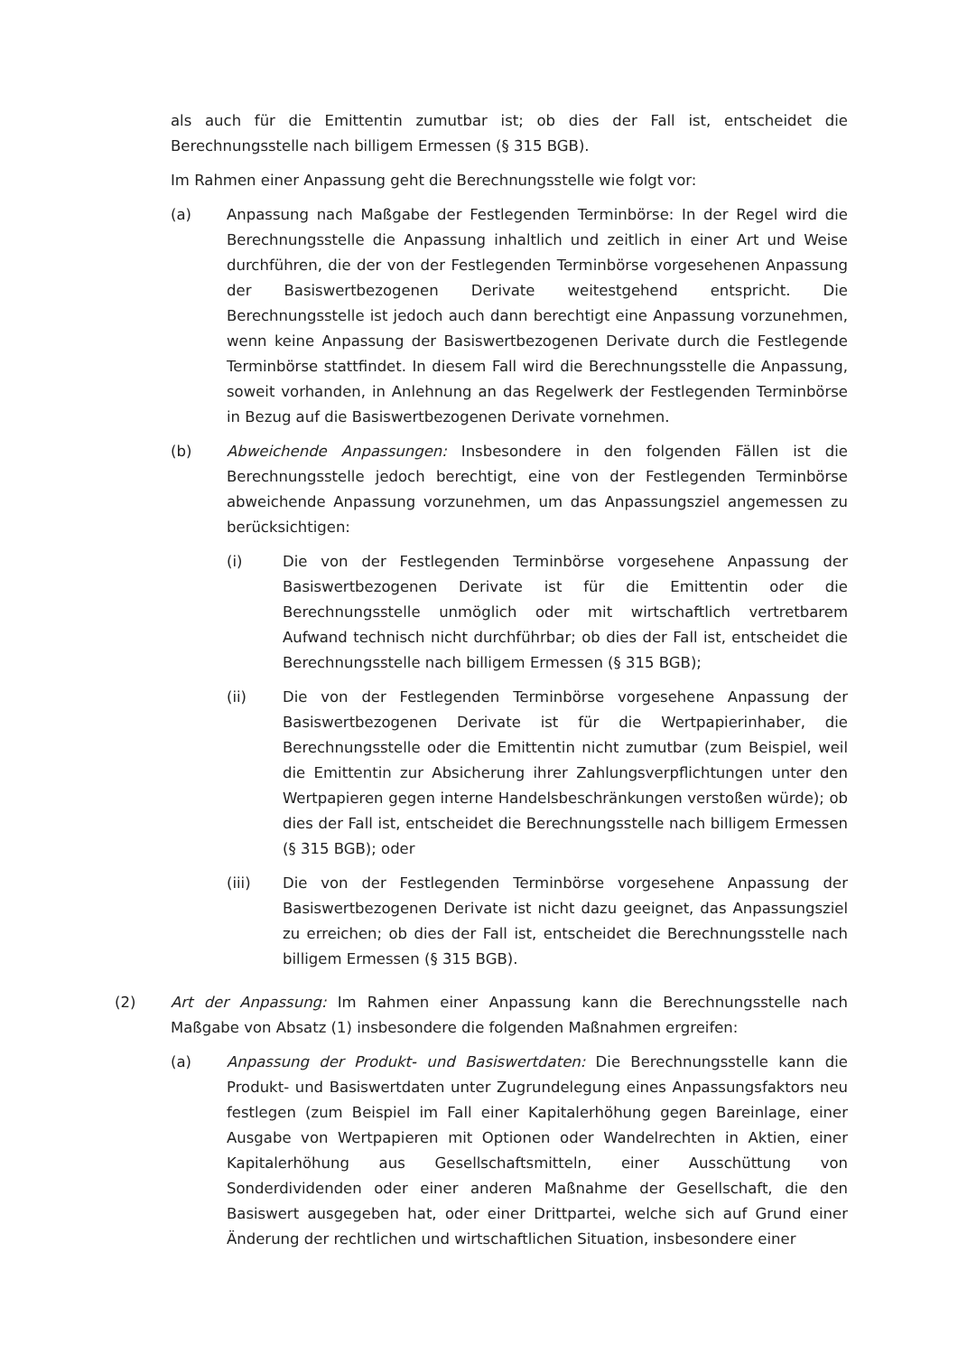als auch für die Emittentin zumutbar ist; ob dies der Fall ist, entscheidet die Berechnungsstelle nach billigem Ermessen (§ 315 BGB).
Im Rahmen einer Anpassung geht die Berechnungsstelle wie folgt vor:
(a) Anpassung nach Maßgabe der Festlegenden Terminbörse: In der Regel wird die Berechnungsstelle die Anpassung inhaltlich und zeitlich in einer Art und Weise durchführen, die der von der Festlegenden Terminbörse vorgesehenen Anpassung der Basiswertbezogenen Derivate weitestgehend entspricht. Die Berechnungsstelle ist jedoch auch dann berechtigt eine Anpassung vorzunehmen, wenn keine Anpassung der Basiswertbezogenen Derivate durch die Festlegende Terminbörse stattfindet. In diesem Fall wird die Berechnungsstelle die Anpassung, soweit vorhanden, in Anlehnung an das Regelwerk der Festlegenden Terminbörse in Bezug auf die Basiswertbezogenen Derivate vornehmen.
(b) Abweichende Anpassungen: Insbesondere in den folgenden Fällen ist die Berechnungsstelle jedoch berechtigt, eine von der Festlegenden Terminbörse abweichende Anpassung vorzunehmen, um das Anpassungsziel angemessen zu berücksichtigen:
(i) Die von der Festlegenden Terminbörse vorgesehene Anpassung der Basiswertbezogenen Derivate ist für die Emittentin oder die Berechnungsstelle unmöglich oder mit wirtschaftlich vertretbarem Aufwand technisch nicht durchführbar; ob dies der Fall ist, entscheidet die Berechnungsstelle nach billigem Ermessen (§ 315 BGB);
(ii) Die von der Festlegenden Terminbörse vorgesehene Anpassung der Basiswertbezogenen Derivate ist für die Wertpapierinhaber, die Berechnungsstelle oder die Emittentin nicht zumutbar (zum Beispiel, weil die Emittentin zur Absicherung ihrer Zahlungsverpflichtungen unter den Wertpapieren gegen interne Handelsbeschränkungen verstoßen würde); ob dies der Fall ist, entscheidet die Berechnungsstelle nach billigem Ermessen (§ 315 BGB); oder
(iii) Die von der Festlegenden Terminbörse vorgesehene Anpassung der Basiswertbezogenen Derivate ist nicht dazu geeignet, das Anpassungsziel zu erreichen; ob dies der Fall ist, entscheidet die Berechnungsstelle nach billigem Ermessen (§ 315 BGB).
(2) Art der Anpassung: Im Rahmen einer Anpassung kann die Berechnungsstelle nach Maßgabe von Absatz (1) insbesondere die folgenden Maßnahmen ergreifen:
(a) Anpassung der Produkt- und Basiswertdaten: Die Berechnungsstelle kann die Produkt- und Basiswertdaten unter Zugrundelegung eines Anpassungsfaktors neu festlegen (zum Beispiel im Fall einer Kapitalerhöhung gegen Bareinlage, einer Ausgabe von Wertpapieren mit Optionen oder Wandelrechten in Aktien, einer Kapitalerhöhung aus Gesellschaftsmitteln, einer Ausschüttung von Sonderdividenden oder einer anderen Maßnahme der Gesellschaft, die den Basiswert ausgegeben hat, oder einer Drittpartei, welche sich auf Grund einer Änderung der rechtlichen und wirtschaftlichen Situation, insbesondere einer